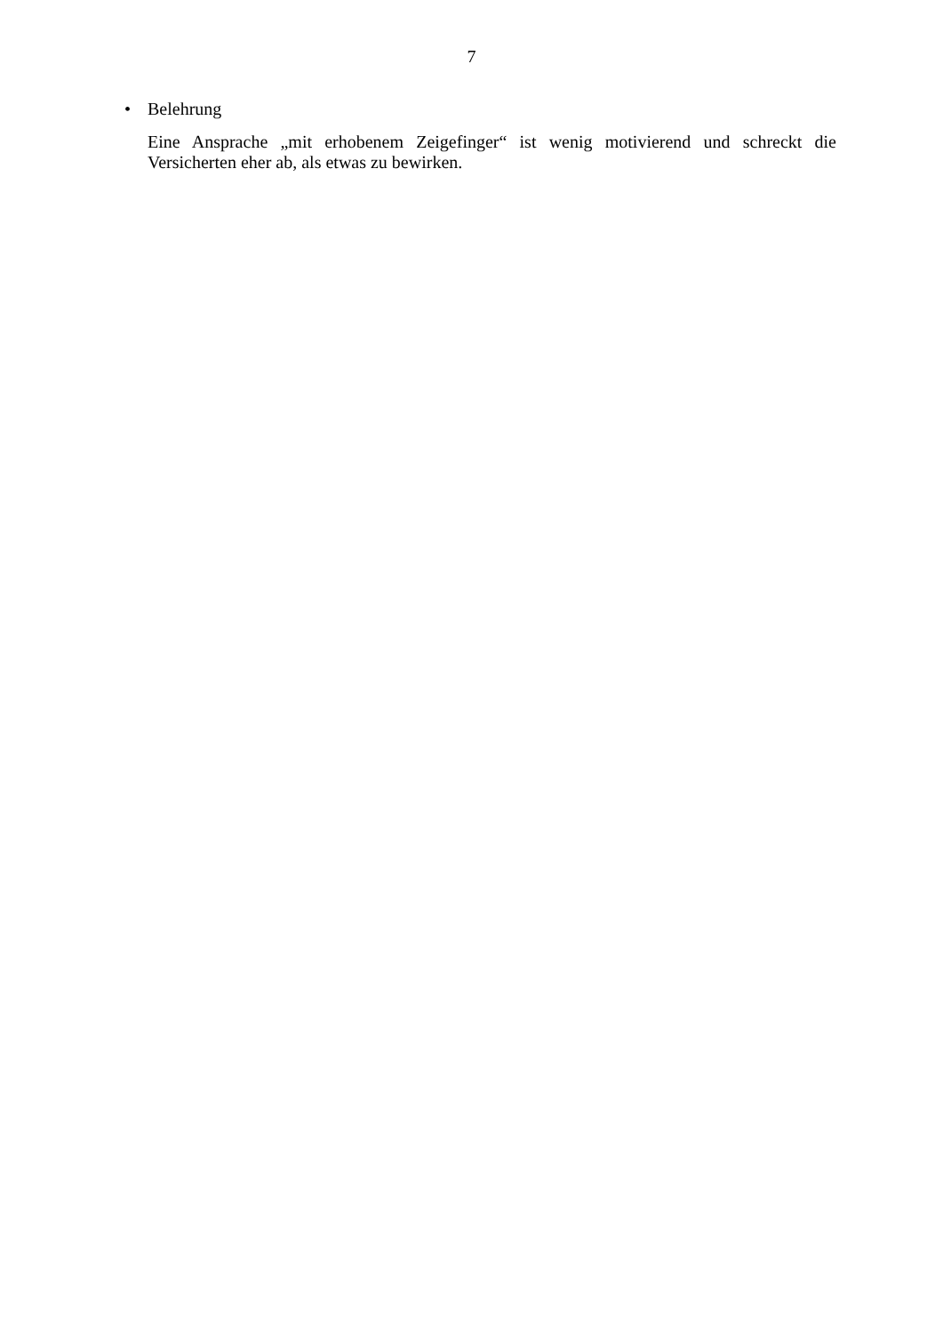7
• Belehrung
Eine Ansprache „mit erhobenem Zeigefinger“ ist wenig motivierend und schreckt die Versicherten eher ab, als etwas zu bewirken.